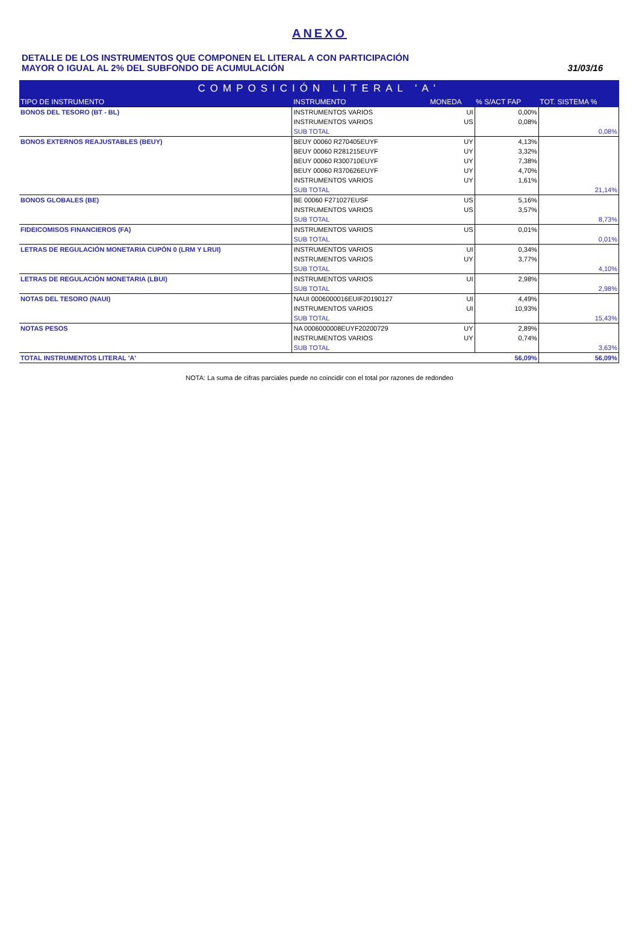ANEXO
DETALLE DE LOS INSTRUMENTOS QUE COMPONEN EL LITERAL A CON PARTICIPACIÓN
MAYOR O IGUAL AL 2% DEL SUBFONDO DE ACUMULACIÓN
31/03/16
| COMPOSICIÓN LITERAL 'A' | | | | |
| --- | --- | --- | --- | --- |
| TIPO DE INSTRUMENTO | INSTRUMENTO | MONEDA | % S/ACT FAP | TOT. SISTEMA % |
| BONOS DEL TESORO (BT - BL) | INSTRUMENTOS VARIOS | UI | 0,00% | |
| | INSTRUMENTOS VARIOS | US | 0,08% | |
| | SUB TOTAL | | | 0,08% |
| BONOS EXTERNOS REAJUSTABLES (BEUY) | BEUY 00060 R270405EUYF | UY | 4,13% | |
| | BEUY 00060 R281215EUYF | UY | 3,32% | |
| | BEUY 00060 R300710EUYF | UY | 7,38% | |
| | BEUY 00060 R370626EUYF | UY | 4,70% | |
| | INSTRUMENTOS VARIOS | UY | 1,61% | |
| | SUB TOTAL | | | 21,14% |
| BONOS GLOBALES (BE) | BE 00060 F271027EUSF | US | 5,16% | |
| | INSTRUMENTOS VARIOS | US | 3,57% | |
| | SUB TOTAL | | | 8,73% |
| FIDEICOMISOS FINANCIEROS (FA) | INSTRUMENTOS VARIOS | US | 0,01% | |
| | SUB TOTAL | | | 0,01% |
| LETRAS DE REGULACIÓN MONETARIA CUPÓN 0 (LRM Y LRUI) | INSTRUMENTOS VARIOS | UI | 0,34% | |
| | INSTRUMENTOS VARIOS | UY | 3,77% | |
| | SUB TOTAL | | | 4,10% |
| LETRAS DE REGULACIÓN MONETARIA (LBUI) | INSTRUMENTOS VARIOS | UI | 2,98% | |
| | SUB TOTAL | | | 2,98% |
| NOTAS DEL TESORO (NAUI) | NAUI 0006000016EUIF20190127 | UI | 4,49% | |
| | INSTRUMENTOS VARIOS | UI | 10,93% | |
| | SUB TOTAL | | | 15,43% |
| NOTAS PESOS | NA 0006000008EUYF20200729 | UY | 2,89% | |
| | INSTRUMENTOS VARIOS | UY | 0,74% | |
| | SUB TOTAL | | | 3,63% |
| TOTAL INSTRUMENTOS LITERAL 'A' | | | 56,09% | 56,09% |
NOTA: La suma de cifras parciales puede no coincidir con el total por razones de redondeo